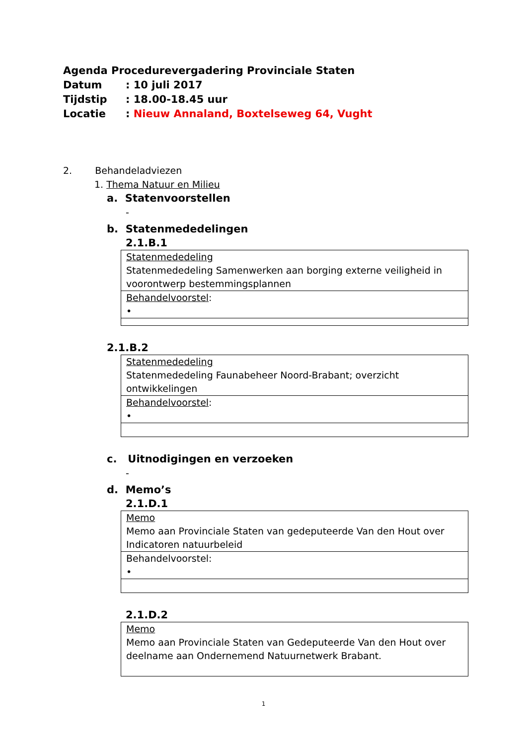Agenda Procedurevergadering Provinciale Staten
Datum: 10 juli 2017
Tijdstip: 18.00-18.45 uur
Locatie: Nieuw Annaland, Boxtelseweg 64, Vught
2. Behandeladviezen
1. Thema Natuur en Milieu
a. Statenvoorstellen
-
b. Statenmededelingen
2.1.B.1
| Statenmededeling Statenmededeling Samenwerken aan borging externe veiligheid in voorontwerp bestemmingsplannen |
| Behandelvoorstel : • |
2.1.B.2
| Statenmededeling Statenmededeling Faunabeheer Noord-Brabant; overzicht ontwikkelingen |
| Behandelvoorstel : • |
c. Uitnodigingen en verzoeken
-
d. Memo’s
2.1.D.1
| Memo Memo aan Provinciale Staten van gedeputeerde Van den Hout over Indicatoren natuurbeleid |
| Behandelvoorstel: • |
2.1.D.2
| Memo Memo aan Provinciale Staten van Gedeputeerde Van den Hout over deelname aan Ondernemend Natuurnetwerk Brabant. |
1